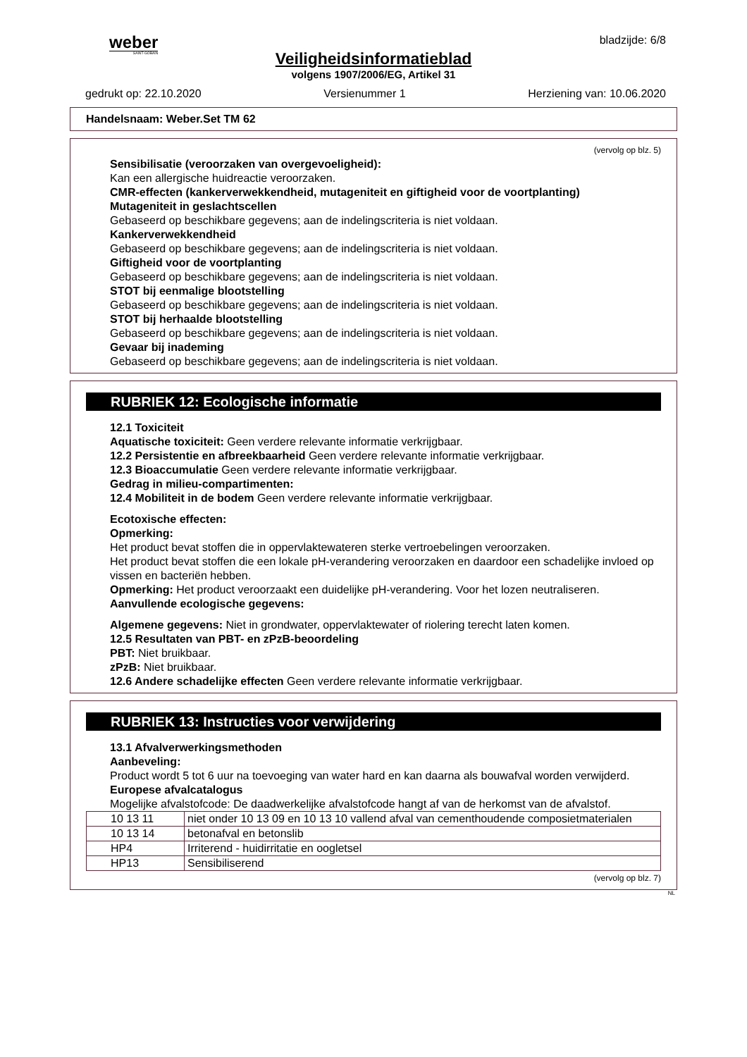weber
SAINT-GOBAIN
bladzijde: 6/8
Veiligheidsinformatieblad
volgens 1907/2006/EG, Artikel 31
gedrukt op: 22.10.2020 Versienummer 1 Herziening van: 10.06.2020
Handelsnaam: Weber.Set TM 62
(vervolg op blz. 5)
Sensibilisatie (veroorzaken van overgevoeligheid):
Kan een allergische huidreactie veroorzaken.
CMR-effecten (kankerverwekkendheid, mutageniteit en giftigheid voor de voortplanting)
Mutageniteit in geslachtscellen
Gebaseerd op beschikbare gegevens; aan de indelingscriteria is niet voldaan.
Kankerverwekkendheid
Gebaseerd op beschikbare gegevens; aan de indelingscriteria is niet voldaan.
Giftigheid voor de voortplanting
Gebaseerd op beschikbare gegevens; aan de indelingscriteria is niet voldaan.
STOT bij eenmalige blootstelling
Gebaseerd op beschikbare gegevens; aan de indelingscriteria is niet voldaan.
STOT bij herhaalde blootstelling
Gebaseerd op beschikbare gegevens; aan de indelingscriteria is niet voldaan.
Gevaar bij inademing
Gebaseerd op beschikbare gegevens; aan de indelingscriteria is niet voldaan.
RUBRIEK 12: Ecologische informatie
12.1 Toxiciteit
Aquatische toxiciteit: Geen verdere relevante informatie verkrijgbaar.
12.2 Persistentie en afbreekbaarheid Geen verdere relevante informatie verkrijgbaar.
12.3 Bioaccumulatie Geen verdere relevante informatie verkrijgbaar.
Gedrag in milieu-compartimenten:
12.4 Mobiliteit in de bodem Geen verdere relevante informatie verkrijgbaar.
Ecotoxische effecten:
Opmerking:
Het product bevat stoffen die in oppervlaktewateren sterke vertroebelingen veroorzaken.
Het product bevat stoffen die een lokale pH-verandering veroorzaken en daardoor een schadelijke invloed op vissen en bacteriën hebben.
Opmerking: Het product veroorzaakt een duidelijke pH-verandering. Voor het lozen neutraliseren.
Aanvullende ecologische gegevens:
Algemene gegevens: Niet in grondwater, oppervlaktewater of riolering terecht laten komen.
12.5 Resultaten van PBT- en zPzB-beoordeling
PBT: Niet bruikbaar.
zPzB: Niet bruikbaar.
12.6 Andere schadelijke effecten Geen verdere relevante informatie verkrijgbaar.
RUBRIEK 13: Instructies voor verwijdering
13.1 Afvalverwerkingsmethoden
Aanbeveling:
Product wordt 5 tot 6 uur na toevoeging van water hard en kan daarna als bouwafval worden verwijderd.
Europese afvalcatalogus
Mogelijke afvalstofcode: De daadwerkelijke afvalstofcode hangt af van de herkomst van de afvalstof.
| 10 13 11 | niet onder 10 13 09 en 10 13 10 vallend afval van cementhoudende composietmaterialen |
| 10 13 14 | betonafval en betonslib |
| HP4 | Irriterend - huidirritatie en oogletsel |
| HP13 | Sensibiliserend |
(vervolg op blz. 7)
NL